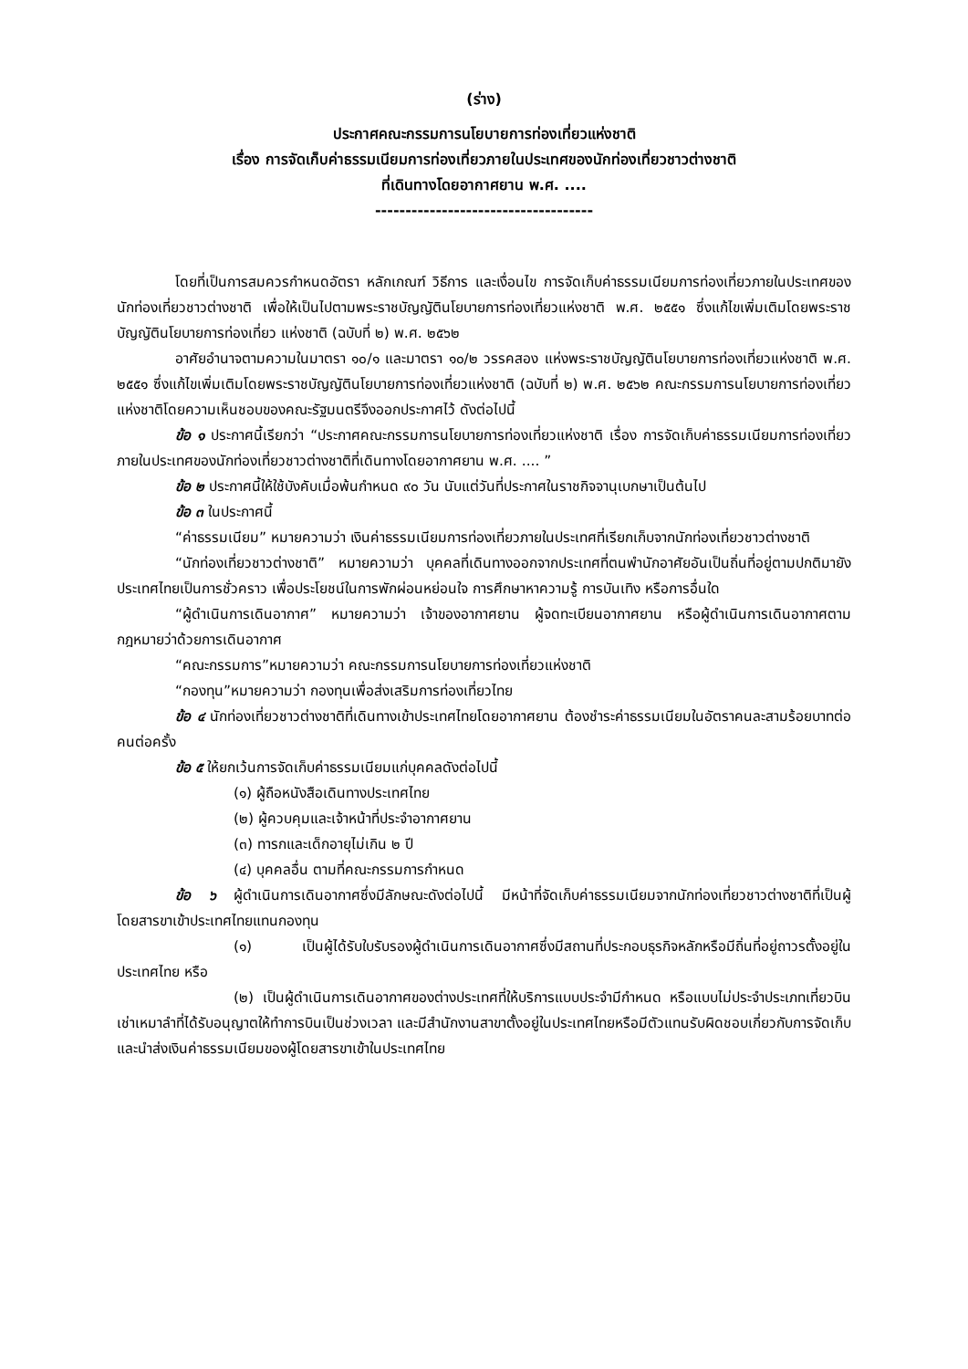(ร่าง)
ประกาศคณะกรรมการนโยบายการท่องเที่ยวแห่งชาติ
เรื่อง การจัดเก็บค่าธรรมเนียมการท่องเที่ยวภายในประเทศของนักท่องเที่ยวชาวต่างชาติ
ที่เดินทางโดยอากาศยาน พ.ศ. ....
------------------------------------
โดยที่เป็นการสมควรกำหนดอัตรา หลักเกณฑ์ วิธีการ และเงื่อนไข การจัดเก็บค่าธรรมเนียมการท่องเที่ยวภายในประเทศของนักท่องเที่ยวชาวต่างชาติ เพื่อให้เป็นไปตามพระราชบัญญัตินโยบายการท่องเที่ยวแห่งชาติ พ.ศ. ๒๕๕๑ ซึ่งแก้ไขเพิ่มเติมโดยพระราชบัญญัตินโยบายการท่องเที่ยว แห่งชาติ (ฉบับที่ ๒) พ.ศ. ๒๕๖๒
อาศัยอำนาจตามความในมาตรา ๑๐/๑ และมาตรา ๑๐/๒ วรรคสอง แห่งพระราชบัญญัตินโยบายการท่องเที่ยวแห่งชาติ พ.ศ. ๒๕๕๑ ซึ่งแก้ไขเพิ่มเติมโดยพระราชบัญญัตินโยบายการท่องเที่ยวแห่งชาติ (ฉบับที่ ๒) พ.ศ. ๒๕๖๒ คณะกรรมการนโยบายการท่องเที่ยวแห่งชาติโดยความเห็นชอบของคณะรัฐมนตรีจึงออกประกาศไว้ ดังต่อไปนี้
ข้อ ๑ ประกาศนี้เรียกว่า “ประกาศคณะกรรมการนโยบายการท่องเที่ยวแห่งชาติ เรื่อง การจัดเก็บค่าธรรมเนียมการท่องเที่ยวภายในประเทศของนักท่องเที่ยวชาวต่างชาติที่เดินทางโดยอากาศยาน พ.ศ. .... ”
ข้อ ๒ ประกาศนี้ให้ใช้บังคับเมื่อพ้นกำหนด ๙๐ วัน นับแต่วันที่ประกาศในราชกิจจานุเบกษาเป็นต้นไป
ข้อ ๓ ในประกาศนี้
“ค่าธรรมเนียม” หมายความว่า เงินค่าธรรมเนียมการท่องเที่ยวภายในประเทศที่เรียกเก็บจากนักท่องเที่ยวชาวต่างชาติ
“นักท่องเที่ยวชาวต่างชาติ” หมายความว่า บุคคลที่เดินทางออกจากประเทศที่ตนพำนักอาศัยอันเป็นถิ่นที่อยู่ตามปกติมายังประเทศไทยเป็นการชั่วคราว เพื่อประโยชน์ในการพักผ่อนหย่อนใจ การศึกษาหาความรู้ การบันเทิง หรือการอื่นใด
“ผู้ดำเนินการเดินอากาศ” หมายความว่า เจ้าของอากาศยาน ผู้จดทะเบียนอากาศยาน หรือผู้ดำเนินการเดินอากาศตามกฎหมายว่าด้วยการเดินอากาศ
“คณะกรรมการ”หมายความว่า คณะกรรมการนโยบายการท่องเที่ยวแห่งชาติ
“กองทุน”หมายความว่า กองทุนเพื่อส่งเสริมการท่องเที่ยวไทย
ข้อ ๔ นักท่องเที่ยวชาวต่างชาติที่เดินทางเข้าประเทศไทยโดยอากาศยาน ต้องชำระค่าธรรมเนียมในอัตราคนละสามร้อยบาทต่อคนต่อครั้ง
ข้อ ๕ ให้ยกเว้นการจัดเก็บค่าธรรมเนียมแก่บุคคลดังต่อไปนี้
(๑) ผู้ถือหนังสือเดินทางประเทศไทย
(๒) ผู้ควบคุมและเจ้าหน้าที่ประจำอากาศยาน
(๓) ทารกและเด็กอายุไม่เกิน ๒ ปี
(๔) บุคคลอื่น ตามที่คณะกรรมการกำหนด
ข้อ ๖ ผู้ดำเนินการเดินอากาศซึ่งมีลักษณะดังต่อไปนี้ มีหน้าที่จัดเก็บค่าธรรมเนียมจากนักท่องเที่ยวชาวต่างชาติที่เป็นผู้โดยสารขาเข้าประเทศไทยแทนกองทุน
(๑) เป็นผู้ได้รับใบรับรองผู้ดำเนินการเดินอากาศซึ่งมีสถานที่ประกอบธุรกิจหลักหรือมีถิ่นที่อยู่ถาวรตั้งอยู่ในประเทศไทย หรือ
(๒) เป็นผู้ดำเนินการเดินอากาศของต่างประเทศที่ให้บริการแบบประจำมีกำหนด หรือแบบไม่ประจำประเภทเที่ยวบินเช่าเหมาลำที่ได้รับอนุญาตให้ทำการบินเป็นช่วงเวลา และมีสำนักงานสาขาตั้งอยู่ในประเทศไทยหรือมีตัวแทนรับผิดชอบเกี่ยวกับการจัดเก็บและนำส่งเงินค่าธรรมเนียมของผู้โดยสารขาเข้าในประเทศไทย